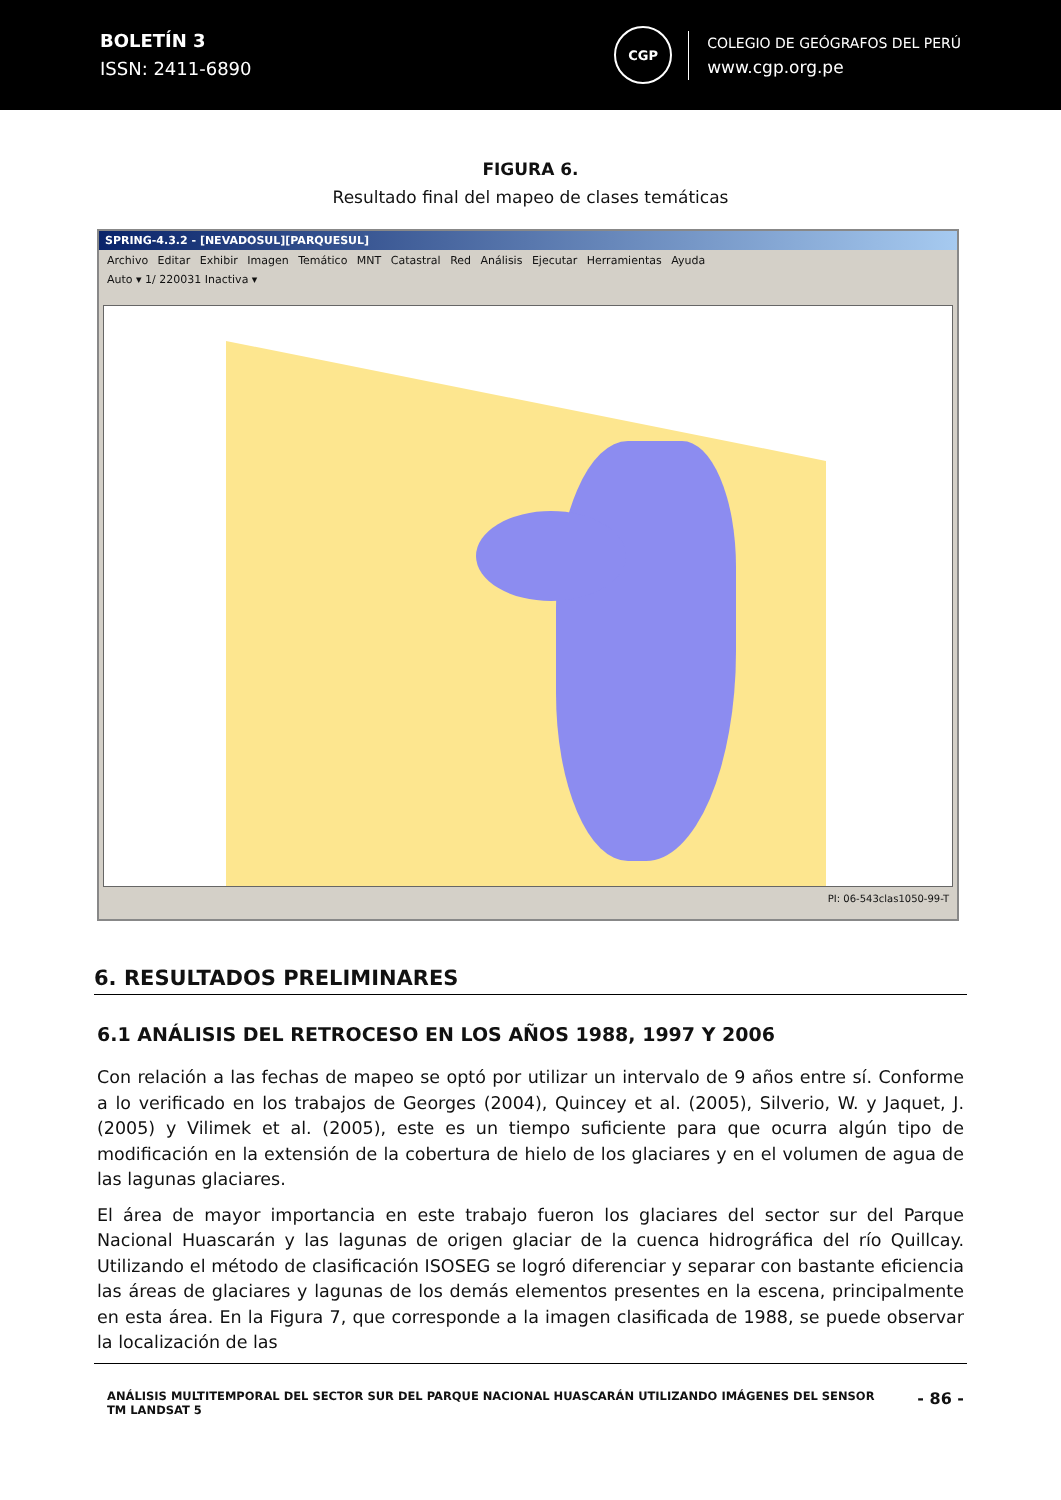BOLETÍN 3
ISSN: 2411-6890
CGP
COLEGIO DE GEÓGRAFOS DEL PERÚ
www.cgp.org.pe
FIGURA 6.
Resultado final del mapeo de clases temáticas
SPRING-4.3.2 - [NEVADOSUL][PARQUESUL]
Archivo Editar Exhibir Imagen Temático MNT Catastral Red Análisis Ejecutar Herramientas Ayuda
Auto ▾ 1/ 220031 Inactiva ▾
PI: 06-543clas1050-99-T
6. RESULTADOS PRELIMINARES
6.1 ANÁLISIS DEL RETROCESO EN LOS AÑOS 1988, 1997 Y 2006
Con relación a las fechas de mapeo se optó por utilizar un intervalo de 9 años entre sí. Conforme a lo verificado en los trabajos de Georges (2004), Quincey et al. (2005), Silverio, W. y Jaquet, J. (2005) y Vilimek et al. (2005), este es un tiempo suficiente para que ocurra algún tipo de modificación en la extensión de la cobertura de hielo de los glaciares y en el volumen de agua de las lagunas glaciares.
El área de mayor importancia en este trabajo fueron los glaciares del sector sur del Parque Nacional Huascarán y las lagunas de origen glaciar de la cuenca hidrográfica del río Quillcay. Utilizando el método de clasificación ISOSEG se logró diferenciar y separar con bastante eficiencia las áreas de glaciares y lagunas de los demás elementos presentes en la escena, principalmente en esta área. En la Figura 7, que corresponde a la imagen clasificada de 1988, se puede observar la localización de las
ANÁLISIS MULTITEMPORAL DEL SECTOR SUR DEL PARQUE NACIONAL HUASCARÁN UTILIZANDO IMÁGENES DEL SENSOR
TM LANDSAT 5
- 86 -